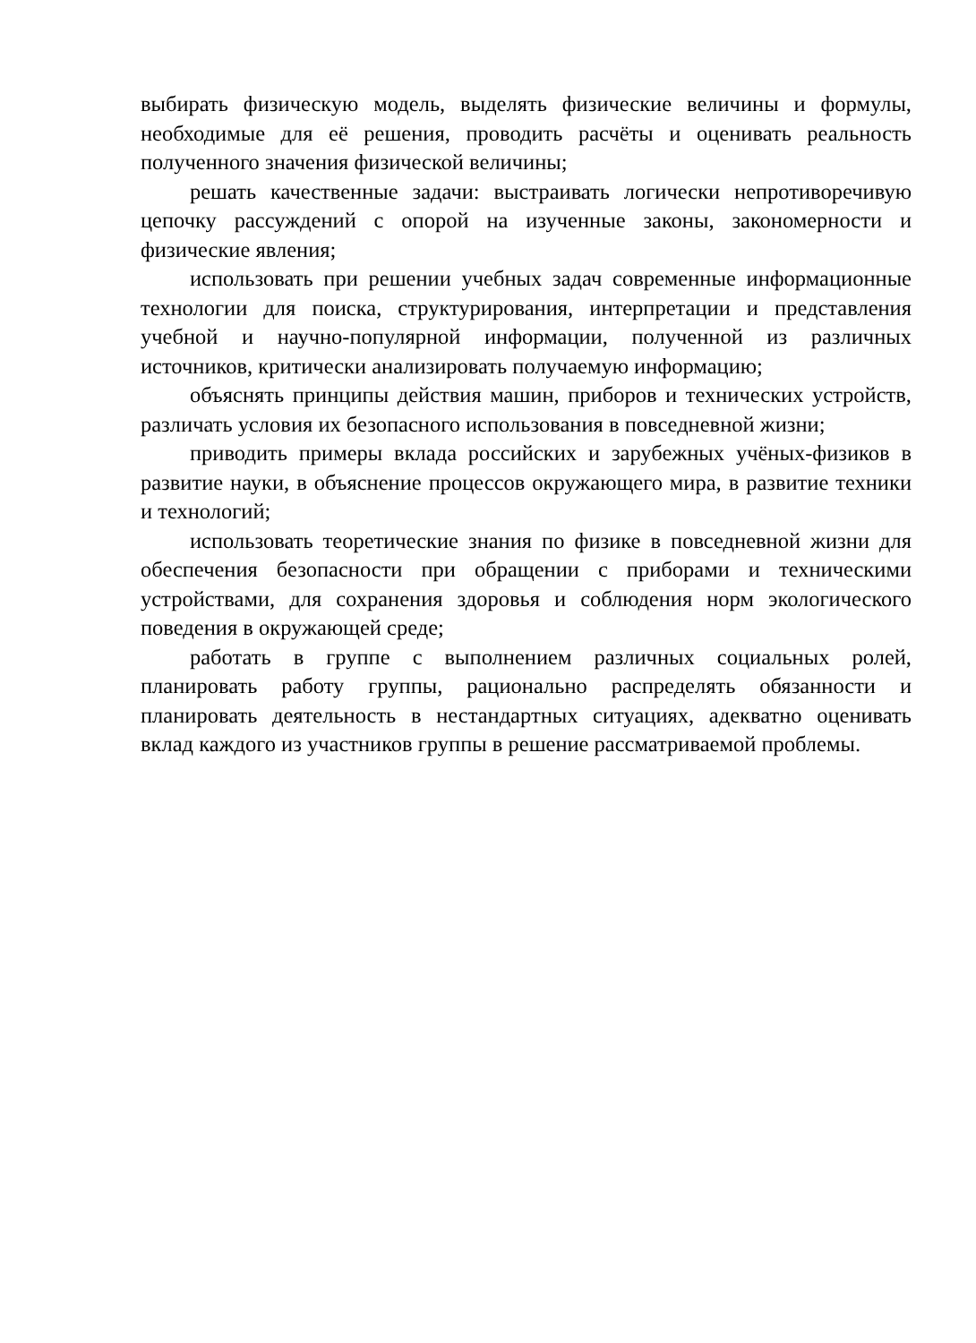выбирать физическую модель, выделять физические величины и формулы, необходимые для её решения, проводить расчёты и оценивать реальность полученного значения физической величины;
решать качественные задачи: выстраивать логически непротиворечивую цепочку рассуждений с опорой на изученные законы, закономерности и физические явления;
использовать при решении учебных задач современные информационные технологии для поиска, структурирования, интерпретации и представления учебной и научно-популярной информации, полученной из различных источников, критически анализировать получаемую информацию;
объяснять принципы действия машин, приборов и технических устройств, различать условия их безопасного использования в повседневной жизни;
приводить примеры вклада российских и зарубежных учёных-физиков в развитие науки, в объяснение процессов окружающего мира, в развитие техники и технологий;
использовать теоретические знания по физике в повседневной жизни для обеспечения безопасности при обращении с приборами и техническими устройствами, для сохранения здоровья и соблюдения норм экологического поведения в окружающей среде;
работать в группе с выполнением различных социальных ролей, планировать работу группы, рационально распределять обязанности и планировать деятельность в нестандартных ситуациях, адекватно оценивать вклад каждого из участников группы в решение рассматриваемой проблемы.